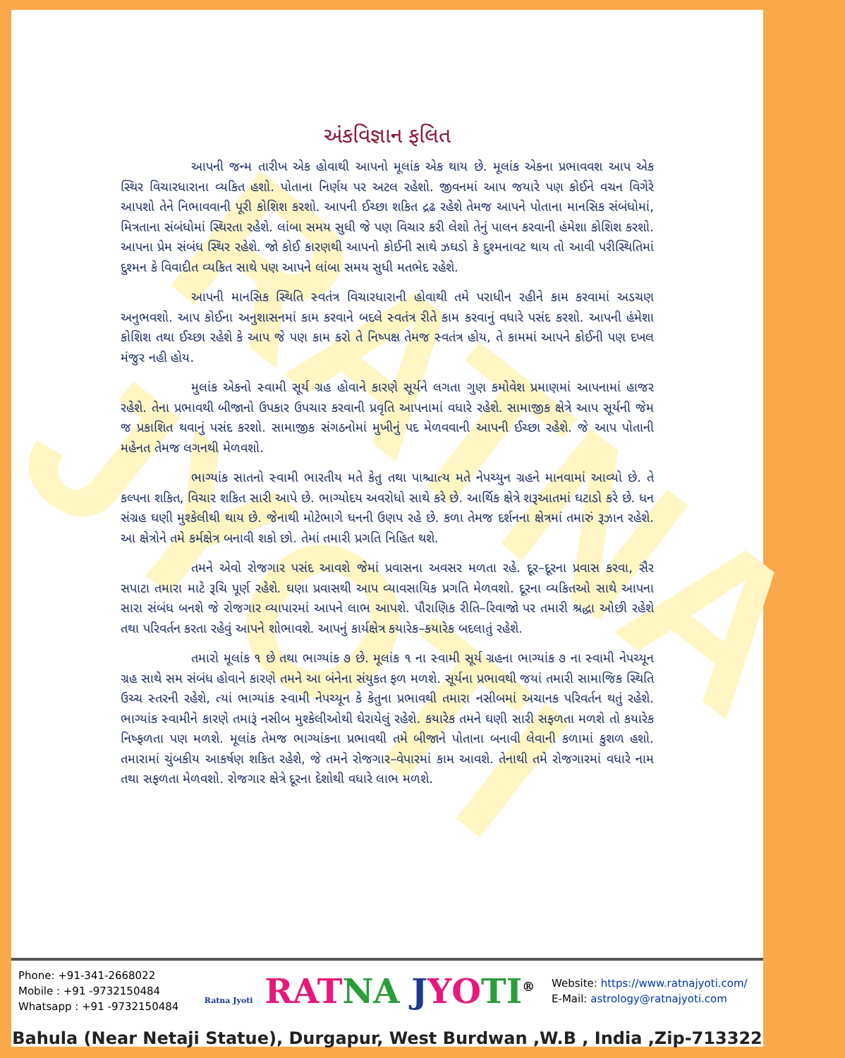RATNA JYOTI
અંકવિજ્ઞાન ફલિત
આપની જન્મ તારીખ એક હોવાથી આપનો મૂલાંક એક થાય છે. મૂલાંક એકના પ્રભાવવશ આપ એક સ્થિર વિચારધારાના વ્યકિત હશો. પોતાના નિર્ણય પર અટલ રહેશો. જીવનમાં આપ જયારે પણ કોઈને વચન વિગેરે આપશો તેને નિભાવવાની પૂરી કોશિશ કરશો. આપની ઈચ્છા શકિત દ્રઢ રહેશે તેમજ આપને પોતાના માનસિક સંબંધોમાં, મિત્રતાના સંબંધોમાં સ્થિરતા રહેશે. લાંબા સમય સુધી જે પણ વિચાર કરી લેશો તેનું પાલન કરવાની હંમેશા કોશિશ કરશો. આપના પ્રેમ સંબંધ સ્થિર રહેશે. જો કોઈ કારણથી આપનો કોઈની સાથે ઝઘડો કે દુશ્મનાવટ થાય તો આવી પરીસ્થિતિમાં દુશ્મન કે વિવાદીત વ્યકિત સાથે પણ આપને લાંબા સમય સુધી મતભેદ રહેશે.
આપની માનસિક સ્થિતિ સ્વતંત્ર વિચારધારાની હોવાથી તમે પરાધીન રહીને કામ કરવામાં અડચણ અનુભવશો. આપ કોઈના અનુશાસનમાં કામ કરવાને બદલે સ્વતંત્ર રીતે કામ કરવાનું વધારે પસંદ કરશો. આપની હંમેશા કોશિશ તથા ઈચ્છા રહેશે કે આપ જે પણ કામ કરો તે નિષ્પક્ષ તેમજ સ્વતંત્ર હોય, તે કામમાં આપને કોઈની પણ દખલ મંજુર નહી હોય.
મુલાંક એકનો સ્વામી સૂર્ય ગ્રહ હોવાને કારણે સૂર્યને લગતા ગુણ કમોવેશ પ્રમાણમાં આપનામાં હાજર રહેશે. તેના પ્રભાવથી બીજાનો ઉપકાર ઉપચાર કરવાની પ્રવૃતિ આપનામાં વધારે રહેશે. સામાજીક ક્ષેત્રે આપ સૂર્યની જેમ જ પ્રકાશિત થવાનું પસંદ કરશો. સામાજીક સંગઠનોમાં મુખીનું પદ મેળવવાની આપની ઈચ્છા રહેશે. જે આપ પોતાની મહેનત તેમજ લગનથી મેળવશો.
ભાગ્યાંક સાતનો સ્વામી ભારતીય મતે કેતુ તથા પાશ્ચાત્ય મતે નેપચ્યુન ગ્રહને માનવામાં આવ્યો છે. તે કલ્પના શકિત, વિચાર શકિત સારી આપે છે. ભાગ્યોદય અવરોધો સાથે કરે છે. આર્થિક ક્ષેત્રે શરૂઆતમાં ઘટાડો કરે છે. ધન સંગ્રહ ઘણી મુશ્કેલીથી થાય છે. જેનાથી મોટેભાગે ધનની ઉણપ રહે છે. કળા તેમજ દર્શનના ક્ષેત્રમાં તમારું રૂઝાન રહેશે. આ ક્ષેત્રોને તમે કર્મક્ષેત્ર બનાવી શકો છો. તેમાં તમારી પ્રગતિ નિહિત થશે.
તમને એવો રોજગાર પસંદ આવશે જેમાં પ્રવાસના અવસર મળતા રહે. દૂર–દૂરના પ્રવાસ કરવા, સૈર સપાટા તમારા માટે રૂચિ પૂર્ણ રહેશે. ઘણા પ્રવાસથી આપ વ્યાવસાયિક પ્રગતિ મેળવશો. દૂરના વ્યકિતઓ સાથે આપના સારા સંબંધ બનશે જે રોજગાર વ્યાપારમાં આપને લાભ આપશે. પૌરાણિક રીતિ–રિવાજો પર તમારી શ્રદ્ધા ઓછી રહેશે તથા પરિવર્તન કરતા રહેવું આપને શોભાવશે. આપનું કાર્યક્ષેત્ર કયારેક–કયારેક બદલાતું રહેશે.
તમારો મૂલાંક ૧ છે તથા ભાગ્યાંક ૭ છે. મૂલાંક ૧ ના સ્વામી સૂર્ય ગ્રહના ભાગ્યાંક ૭ ના સ્વામી નેપચ્યૂન ગ્રહ સાથે સમ સંબંધ હોવાને કારણે તમને આ બંનેના સંયુકત ફળ મળશે. સૂર્યના પ્રભાવથી જયાં તમારી સામાજિક સ્થિતિ ઉચ્ચ સ્તરની રહેશે, ત્યાં ભાગ્યાંક સ્વામી નેપચ્યૂન કે કેતુના પ્રભાવથી તમારા નસીબમાં અચાનક પરિવર્તન થતું રહેશે. ભાગ્યાંક સ્વામીને કારણે તમારૂં નસીબ મુશ્કેલીઓથી ઘેરાયેલું રહેશે. કયારેક તમને ઘણી સારી સફળતા મળશે તો કયારેક નિષ્ફળતા પણ મળશે. મૂલાંક તેમજ ભાગ્યાંકના પ્રભાવથી તમે બીજાને પોતાના બનાવી લેવાની કળામાં કુશળ હશો. તમારામાં ચુંબકીય આકર્ષણ શકિત રહેશે, જે તમને રોજગાર–વેપારમાં કામ આવશે. તેનાથી તમે રોજગારમાં વધારે નામ તથા સફળતા મેળવશો. રોજગાર ક્ષેત્રે દૂરના દેશોથી વધારે લાભ મળશે.
Phone: +91-341-2668022
Mobile : +91 -9732150484
Whatsapp : +91 -9732150484
Ratna Jyoti RAT NA JYO TI<sup>®</sup>
Website: https://www.ratnajyoti.com/
E-Mail: astrology@ratnajyoti.com
Bahula (Near Netaji Statue), Durgapur, West Burdwan ,W.B , India ,Zip-713322